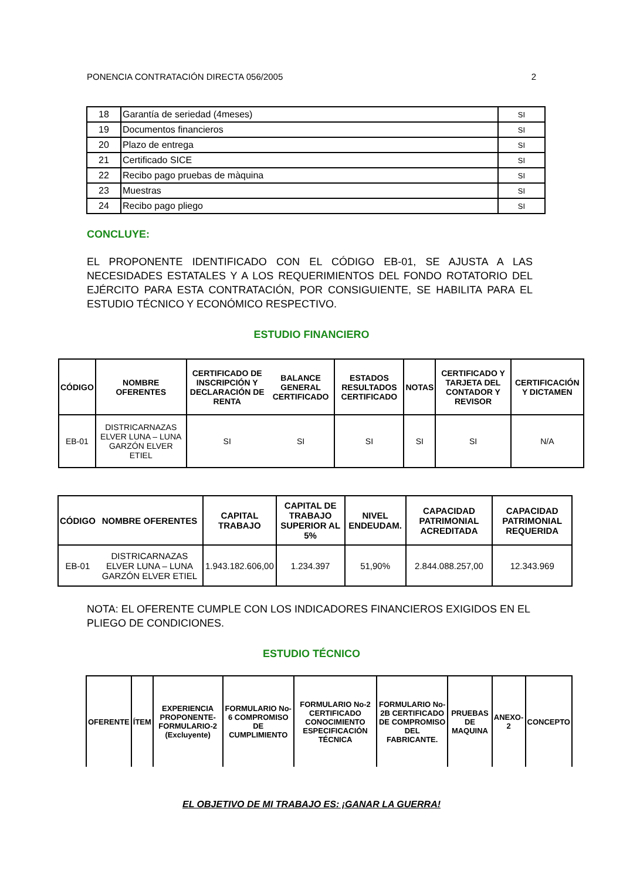PONENCIA CONTRATACIÓN DIRECTA 056/2005 2
| 18 | Garantía de seriedad (4meses) | SI |
| 19 | Documentos financieros | SI |
| 20 | Plazo de entrega | SI |
| 21 | Certificado SICE | SI |
| 22 | Recibo pago pruebas de màquina | SI |
| 23 | Muestras | SI |
| 24 | Recibo pago pliego | SI |
CONCLUYE:
EL PROPONENTE IDENTIFICADO CON EL CÓDIGO EB-01, SE AJUSTA A LAS NECESIDADES ESTATALES Y A LOS REQUERIMIENTOS DEL FONDO ROTATORIO DEL EJÉRCITO PARA ESTA CONTRATACIÓN, POR CONSIGUIENTE, SE HABILITA PARA EL ESTUDIO TÉCNICO Y ECONÓMICO RESPECTIVO.
ESTUDIO FINANCIERO
| CÓDIGO | NOMBRE OFERENTES | CERTIFICADO DE INSCRIPCIÓN Y DECLARACIÓN DE RENTA | BALANCE GENERAL CERTIFICADO | ESTADOS RESULTADOS CERTIFICADO | NOTAS | CERTIFICADO Y TARJETA DEL CONTADOR Y REVISOR | CERTIFICACIÓN Y DICTAMEN |
| --- | --- | --- | --- | --- | --- | --- | --- |
| EB-01 | DISTRICARNAZAS ELVER LUNA – LUNA GARZÓN ELVER ETIEL | SI | SI | SI | SI | SI | N/A |
| CÓDIGO | NOMBRE OFERENTES | CAPITAL TRABAJO | CAPITAL DE TRABAJO SUPERIOR AL 5% | NIVEL ENDEUDAM. | CAPACIDAD PATRIMONIAL ACREDITADA | CAPACIDAD PATRIMONIAL REQUERIDA |
| --- | --- | --- | --- | --- | --- | --- |
| EB-01 | DISTRICARNAZAS ELVER LUNA – LUNA GARZÓN ELVER ETIEL | 1.943.182.606,00 | 1.234.397 | 51,90% | 2.844.088.257,00 | 12.343.969 |
NOTA: EL OFERENTE CUMPLE CON LOS INDICADORES FINANCIEROS EXIGIDOS EN EL PLIEGO DE CONDICIONES.
ESTUDIO TÉCNICO
| OFERENTE | ÍTEM | EXPERIENCIA PROPONENTE-FORMULARIO-2 (Excluyente) | FORMULARIO No-6 COMPROMISO DE CUMPLIMIENTO | FORMULARIO No-2 CERTIFICADO CONOCIMIENTO ESPECIFICACIÓN TÉCNICA | FORMULARIO No- 2B CERTIFICADO DE COMPROMISO DEL FABRICANTE. | PRUEBAS DE MAQUINA | ANEXO-2 | CONCEPTO |
| --- | --- | --- | --- | --- | --- | --- | --- | --- |
EL OBJETIVO DE MI TRABAJO ES: ¡GANAR LA GUERRA!